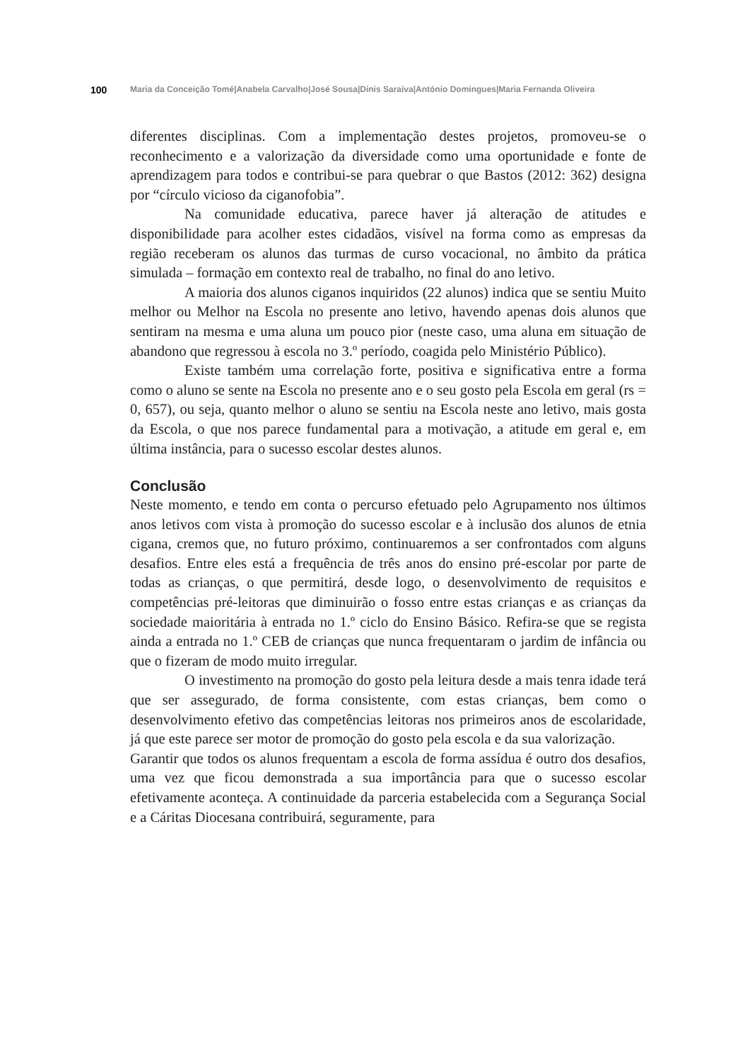100 Maria da Conceição Tomé|Anabela Carvalho|José Sousa|Dinis Saraiva|António Domingues|Maria Fernanda Oliveira
diferentes disciplinas. Com a implementação destes projetos, promoveu-se o reconhecimento e a valorização da diversidade como uma oportunidade e fonte de aprendizagem para todos e contribui-se para quebrar o que Bastos (2012: 362) designa por “círculo vicioso da ciganofobia”.
Na comunidade educativa, parece haver já alteração de atitudes e disponibilidade para acolher estes cidadãos, visível na forma como as empresas da região receberam os alunos das turmas de curso vocacional, no âmbito da prática simulada – formação em contexto real de trabalho, no final do ano letivo.
A maioria dos alunos ciganos inquiridos (22 alunos) indica que se sentiu Muito melhor ou Melhor na Escola no presente ano letivo, havendo apenas dois alunos que sentiram na mesma e uma aluna um pouco pior (neste caso, uma aluna em situação de abandono que regressou à escola no 3.º período, coagida pelo Ministério Público).
Existe também uma correlação forte, positiva e significativa entre a forma como o aluno se sente na Escola no presente ano e o seu gosto pela Escola em geral (rs = 0, 657), ou seja, quanto melhor o aluno se sentiu na Escola neste ano letivo, mais gosta da Escola, o que nos parece fundamental para a motivação, a atitude em geral e, em última instância, para o sucesso escolar destes alunos.
Conclusão
Neste momento, e tendo em conta o percurso efetuado pelo Agrupamento nos últimos anos letivos com vista à promoção do sucesso escolar e à inclusão dos alunos de etnia cigana, cremos que, no futuro próximo, continuaremos a ser confrontados com alguns desafios. Entre eles está a frequência de três anos do ensino pré-escolar por parte de todas as crianças, o que permitirá, desde logo, o desenvolvimento de requisitos e competências pré-leitoras que diminuirão o fosso entre estas crianças e as crianças da sociedade maioritária à entrada no 1.º ciclo do Ensino Básico. Refira-se que se regista ainda a entrada no 1.º CEB de crianças que nunca frequentaram o jardim de infância ou que o fizeram de modo muito irregular.
O investimento na promoção do gosto pela leitura desde a mais tenra idade terá que ser assegurado, de forma consistente, com estas crianças, bem como o desenvolvimento efetivo das competências leitoras nos primeiros anos de escolaridade, já que este parece ser motor de promoção do gosto pela escola e da sua valorização.
Garantir que todos os alunos frequentam a escola de forma assídua é outro dos desafios, uma vez que ficou demonstrada a sua importância para que o sucesso escolar efetivamente aconteça. A continuidade da parceria estabelecida com a Segurança Social e a Cáritas Diocesana contribuirá, seguramente, para